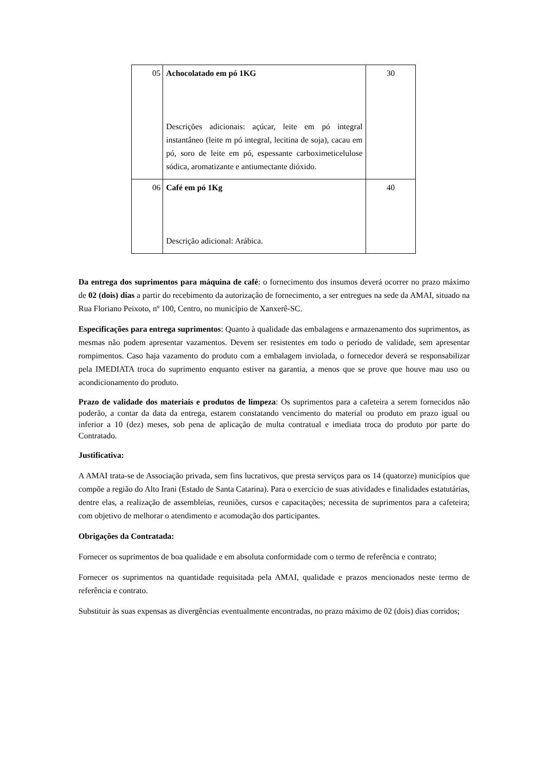| 05 | Achocolatado em pó 1KG Descrições adicionais: açúcar, leite em pó integral instantâneo (leite m pó integral, lecitina de soja), cacau em pó, soro de leite em pó, espessante carboximeticelulose sódica, aromatizante e antiumectante dióxido. | 30 |
| 06 | Café em pó 1Kg Descrição adicional: Arábica. | 40 |
Da entrega dos suprimentos para máquina de café: o fornecimento dos insumos deverá ocorrer no prazo máximo de 02 (dois) dias a partir do recebimento da autorização de fornecimento, a ser entregues na sede da AMAI, situado na Rua Floriano Peixoto, nº 100, Centro, no município de Xanxerê-SC.
Especificações para entrega suprimentos: Quanto à qualidade das embalagens e armazenamento dos suprimentos, as mesmas não podem apresentar vazamentos. Devem ser resistentes em todo o período de validade, sem apresentar rompimentos. Caso haja vazamento do produto com a embalagem inviolada, o fornecedor deverá se responsabilizar pela IMEDIATA troca do suprimento enquanto estiver na garantia, a menos que se prove que houve mau uso ou acondicionamento do produto.
Prazo de validade dos materiais e produtos de limpeza: Os suprimentos para a cafeteira a serem fornecidos não poderão, a contar da data da entrega, estarem constatando vencimento do material ou produto em prazo igual ou inferior a 10 (dez) meses, sob pena de aplicação de multa contratual e imediata troca do produto por parte do Contratado.
Justificativa:
A AMAI trata-se de Associação privada, sem fins lucrativos, que presta serviços para os 14 (quatorze) municípios que compõe a região do Alto Irani (Estado de Santa Catarina). Para o exercício de suas atividades e finalidades estatutárias, dentre elas, a realização de assembleias, reuniões, cursos e capacitações; necessita de suprimentos para a cafeteira; com objetivo de melhorar o atendimento e acomodação dos participantes.
Obrigações da Contratada:
Fornecer os suprimentos de boa qualidade e em absoluta conformidade com o termo de referência e contrato;
Fornecer os suprimentos na quantidade requisitada pela AMAI, qualidade e prazos mencionados neste termo de referência e contrato.
Substituir às suas expensas as divergências eventualmente encontradas, no prazo máximo de 02 (dois) dias corridos;